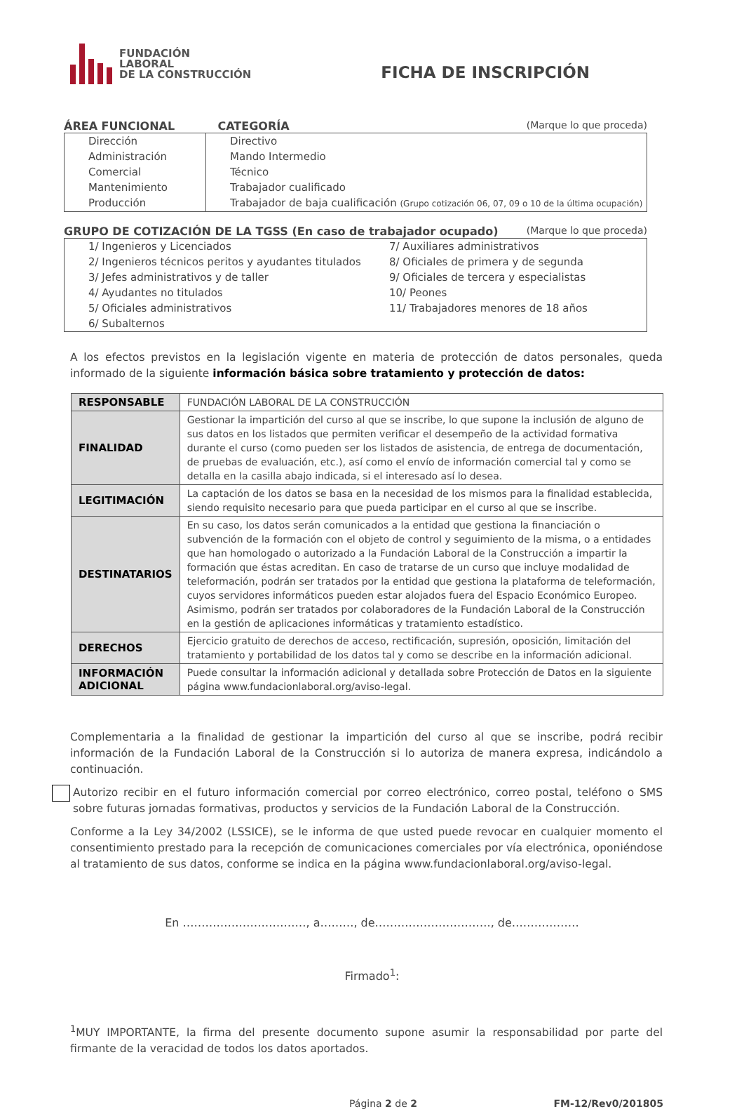FUNDACIÓN
LABORAL
DE LA CONSTRUCCIÓN
FICHA DE INSCRIPCIÓN
ÁREA FUNCIONAL CATEGORÍA (Marque lo que proceda)
Dirección
Administración
Comercial
Mantenimiento
Producción
Directivo
Mando Intermedio
Técnico
Trabajador cualificado
Trabajador de baja cualificación (Grupo cotización 06, 07, 09 o 10 de la última ocupación)
GRUPO DE COTIZACIÓN DE LA TGSS (En caso de trabajador ocupado) (Marque lo que proceda)
1/ Ingenieros y Licenciados
2/ Ingenieros técnicos peritos y ayudantes titulados
3/ Jefes administrativos y de taller
4/ Ayudantes no titulados
5/ Oficiales administrativos
6/ Subalternos
7/ Auxiliares administrativos
8/ Oficiales de primera y de segunda
9/ Oficiales de tercera y especialistas
10/ Peones
11/ Trabajadores menores de 18 años
A los efectos previstos en la legislación vigente en materia de protección de datos personales, queda informado de la siguiente información básica sobre tratamiento y protección de datos:
| RESPONSABLE | FUNDACIÓN LABORAL DE LA CONSTRUCCIÓN |
| FINALIDAD | Gestionar la impartición del curso al que se inscribe, lo que supone la inclusión de alguno de sus datos en los listados que permiten verificar el desempeño de la actividad formativa durante el curso (como pueden ser los listados de asistencia, de entrega de documentación, de pruebas de evaluación, etc.), así como el envío de información comercial tal y como se detalla en la casilla abajo indicada, si el interesado así lo desea. |
| LEGITIMACIÓN | La captación de los datos se basa en la necesidad de los mismos para la finalidad establecida, siendo requisito necesario para que pueda participar en el curso al que se inscribe. |
| DESTINATARIOS | En su caso, los datos serán comunicados a la entidad que gestiona la financiación o subvención de la formación con el objeto de control y seguimiento de la misma, o a entidades que han homologado o autorizado a la Fundación Laboral de la Construcción a impartir la formación que éstas acreditan. En caso de tratarse de un curso que incluye modalidad de teleformación, podrán ser tratados por la entidad que gestiona la plataforma de teleformación, cuyos servidores informáticos pueden estar alojados fuera del Espacio Económico Europeo. Asimismo, podrán ser tratados por colaboradores de la Fundación Laboral de la Construcción en la gestión de aplicaciones informáticas y tratamiento estadístico. |
| DERECHOS | Ejercicio gratuito de derechos de acceso, rectificación, supresión, oposición, limitación del tratamiento y portabilidad de los datos tal y como se describe en la información adicional. |
| INFORMACIÓN ADICIONAL | Puede consultar la información adicional y detallada sobre Protección de Datos en la siguiente página www.fundacionlaboral.org/aviso-legal. |
Complementaria a la finalidad de gestionar la impartición del curso al que se inscribe, podrá recibir información de la Fundación Laboral de la Construcción si lo autoriza de manera expresa, indicándolo a continuación.
Autorizo recibir en el futuro información comercial por correo electrónico, correo postal, teléfono o SMS sobre futuras jornadas formativas, productos y servicios de la Fundación Laboral de la Construcción.
Conforme a la Ley 34/2002 (LSSICE), se le informa de que usted puede revocar en cualquier momento el consentimiento prestado para la recepción de comunicaciones comerciales por vía electrónica, oponiéndose al tratamiento de sus datos, conforme se indica en la página www.fundacionlaboral.org/aviso-legal.
En ……………………………, a………, de…………………………., de………………
Firmado<sup>1</sup>:
<sup>1</sup> MUY IMPORTANTE, la firma del presente documento supone asumir la responsabilidad por parte del firmante de la veracidad de todos los datos aportados.
Página 2 de 2 FM-12/Rev0/201805